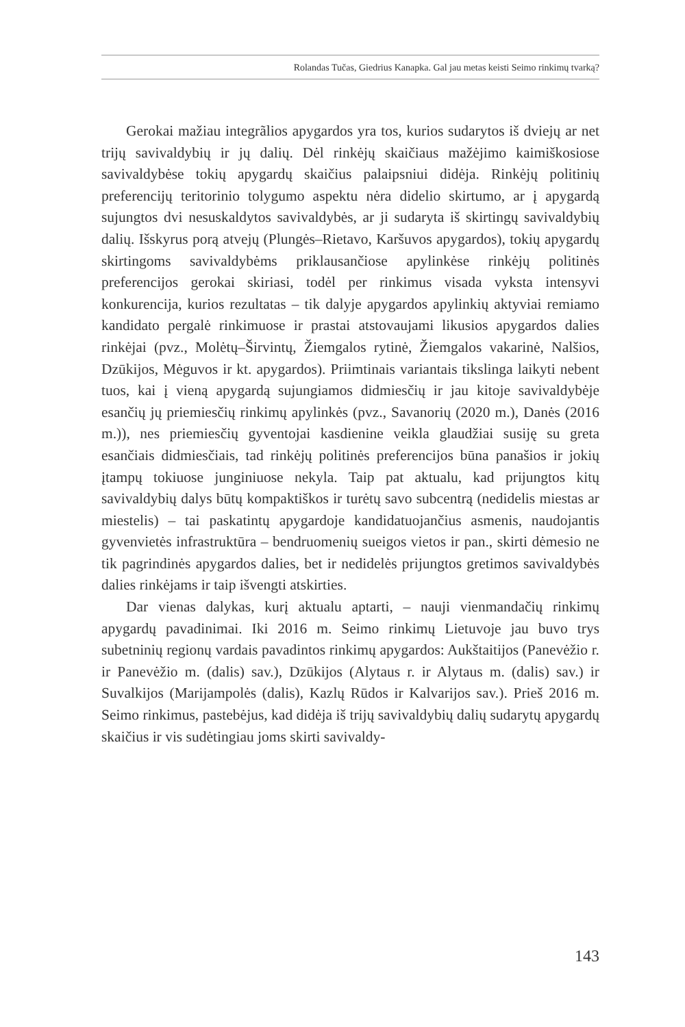Rolandas Tučas, Giedrius Kanapka. Gal jau metas keisti Seimo rinkimų tvarką?
Gerokai mažiau integrãlios apygardos yra tos, kurios sudarytos iš dviejų ar net trijų savivaldybių ir jų dalių. Dėl rinkėjų skaičiaus mažėjimo kaimiškosiose savivaldybėse tokių apygardų skaičius palaipsniui didėja. Rinkėjų politinių preferencijų teritorinio tolygumo aspektu nėra didelio skirtumo, ar į apygardą sujungtos dvi nesuskaldytos savivaldybės, ar ji sudaryta iš skirtingų savivaldybių dalių. Išskyrus porą atvejų (Plungės–Rietavo, Karšuvos apygardos), tokių apygardų skirtingoms savivaldybėms priklausančiose apylinkėse rinkėjų politinės preferencijos gerokai skiriasi, todėl per rinkimus visada vyksta intensyvi konkurencija, kurios rezultatas – tik dalyje apygardos apylinkių aktyviai remiamo kandidato pergalė rinkimuose ir prastai atstovaujami likusios apygardos dalies rinkėjai (pvz., Molėtų–Širvintų, Žiemgalos rytinė, Žiemgalos vakarinė, Nalšios, Dzūkijos, Mėguvos ir kt. apygardos). Priimtinais variantais tikslinga laikyti nebent tuos, kai į vieną apygardą sujungiamos didmiesčių ir jau kitoje savivaldybėje esančių jų priemiesčių rinkimų apylinkės (pvz., Savanorių (2020 m.), Danės (2016 m.)), nes priemiesčių gyventojai kasdienine veikla glaudžiai susiję su greta esančiais didmiesčiais, tad rinkėjų politinės preferencijos būna panašios ir jokių įtampų tokiuose junginiuose nekyla. Taip pat aktualu, kad prijungtos kitų savivaldybių dalys būtų kompaktiškos ir turėtų savo subcentrą (nedidelis miestas ar miestelis) – tai paskatintų apygardoje kandidatuojančius asmenis, naudojantis gyvenvietės infrastruktūra – bendruomenių sueigos vietos ir pan., skirti dėmesio ne tik pagrindinės apygardos dalies, bet ir nedidelės prijungtos gretimos savivaldybės dalies rinkėjams ir taip išvengti atskirties.
Dar vienas dalykas, kurį aktualu aptarti, – nauji vienmandačių rinkimų apygardų pavadinimai. Iki 2016 m. Seimo rinkimų Lietuvoje jau buvo trys subetninių regionų vardais pavadintos rinkimų apygardos: Aukštaitijos (Panevėžio r. ir Panevėžio m. (dalis) sav.), Dzūkijos (Alytaus r. ir Alytaus m. (dalis) sav.) ir Suvalkijos (Marijampolės (dalis), Kazlų Rūdos ir Kalvarijos sav.). Prieš 2016 m. Seimo rinkimus, pastebėjus, kad didėja iš trijų savivaldybių dalių sudarytų apygardų skaičius ir vis sudėtingiau joms skirti savivaldy-
143